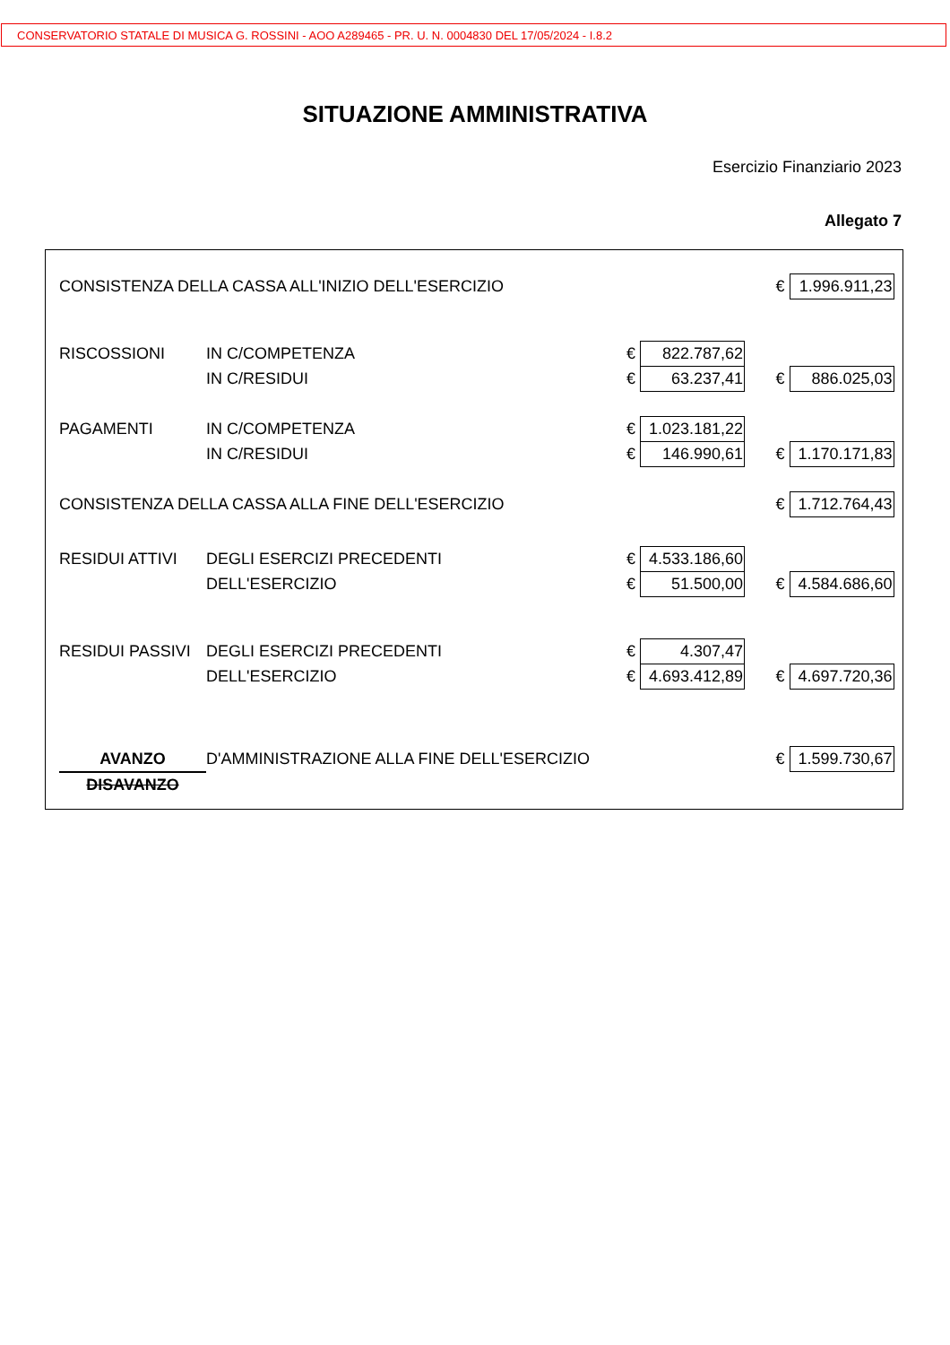CONSERVATORIO STATALE DI MUSICA G. ROSSINI - AOO A289465 - PR. U. N. 0004830 DEL 17/05/2024 - I.8.2
SITUAZIONE AMMINISTRATIVA
Esercizio Finanziario 2023
Allegato 7
| CONSISTENZA DELLA CASSA ALL'INIZIO DELL'ESERCIZIO | | | | | € | 1.996.911,23 |
| RISCOSSIONI | IN C/COMPETENZA | € | 822.787,62 | | | |
| | IN C/RESIDUI | € | 63.237,41 | | € | 886.025,03 |
| PAGAMENTI | IN C/COMPETENZA | € | 1.023.181,22 | | | |
| | IN C/RESIDUI | € | 146.990,61 | | € | 1.170.171,83 |
| CONSISTENZA DELLA CASSA ALLA FINE DELL'ESERCIZIO | | | | | € | 1.712.764,43 |
| RESIDUI ATTIVI | DEGLI ESERCIZI PRECEDENTI | € | 4.533.186,60 | | | |
| | DELL'ESERCIZIO | € | 51.500,00 | | € | 4.584.686,60 |
| RESIDUI PASSIVI | DEGLI ESERCIZI PRECEDENTI | € | 4.307,47 | | | |
| | DELL'ESERCIZIO | € | 4.693.412,89 | | € | 4.697.720,36 |
| AVANZO | D'AMMINISTRAZIONE ALLA FINE DELL'ESERCIZIO | | | | € | 1.599.730,67 |
| DISAVANZO | | | | | | |